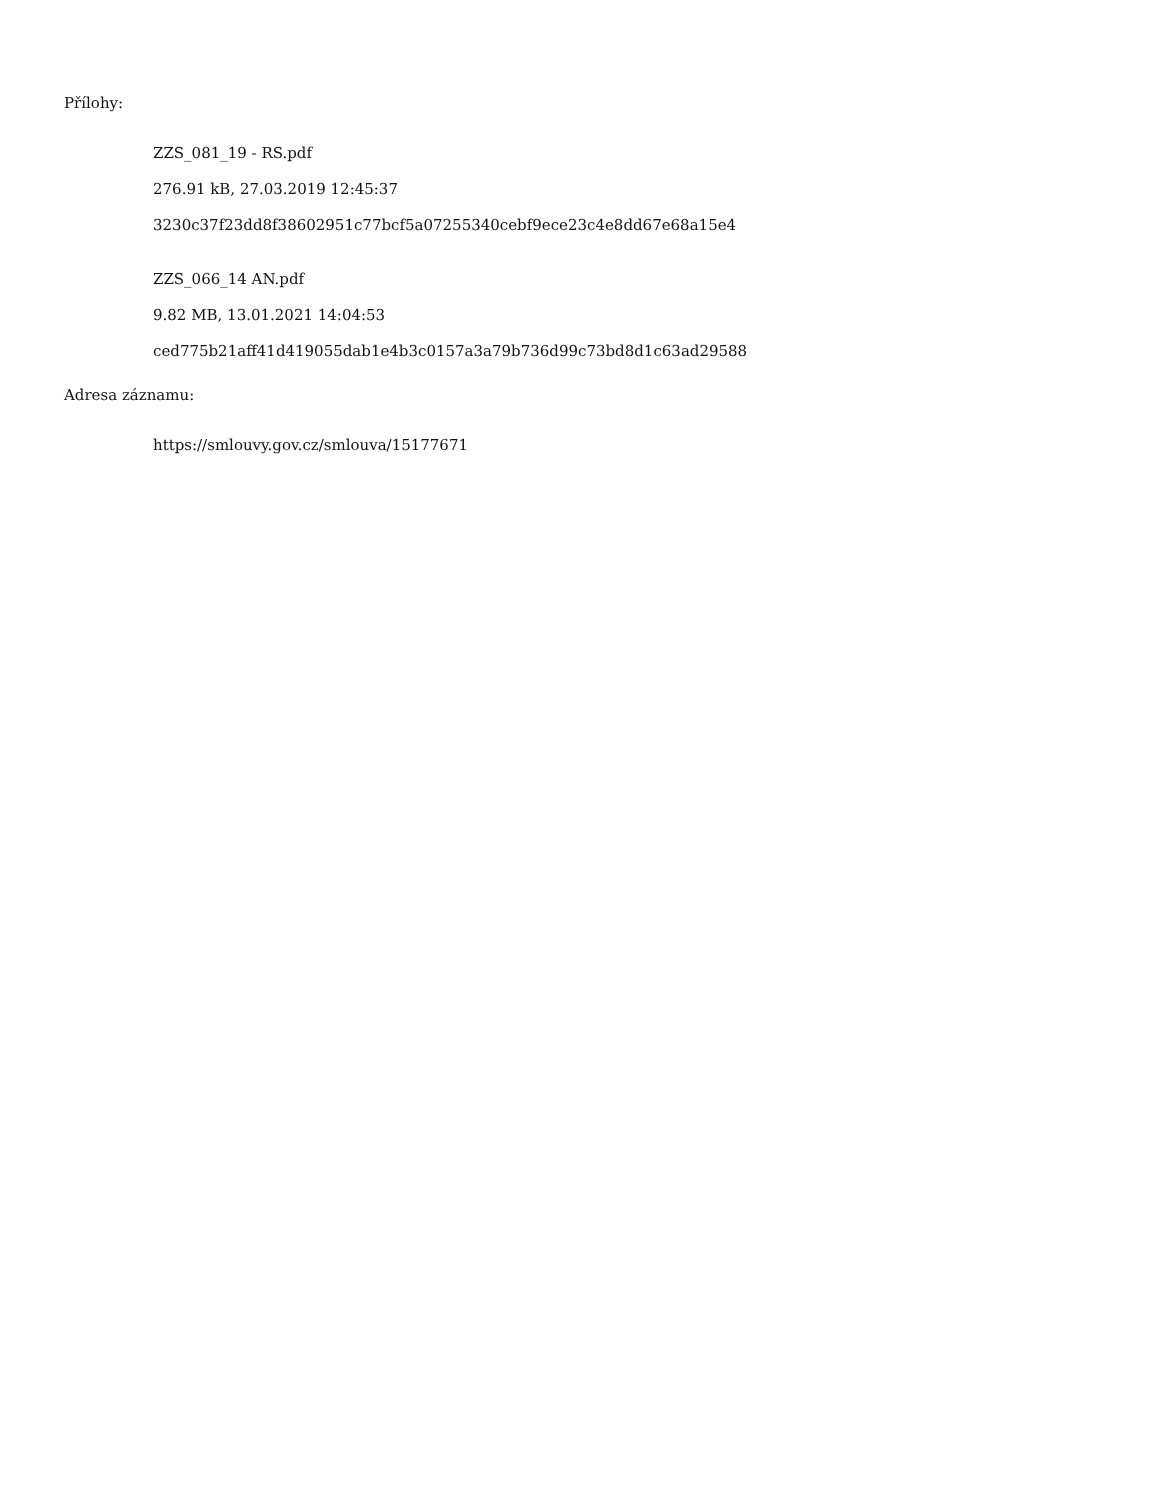Přílohy:
ZZS_081_19 - RS.pdf
276.91 kB, 27.03.2019 12:45:37
3230c37f23dd8f38602951c77bcf5a07255340cebf9ece23c4e8dd67e68a15e4
ZZS_066_14 AN.pdf
9.82 MB, 13.01.2021 14:04:53
ced775b21aff41d419055dab1e4b3c0157a3a79b736d99c73bd8d1c63ad29588
Adresa záznamu:
https://smlouvy.gov.cz/smlouva/15177671